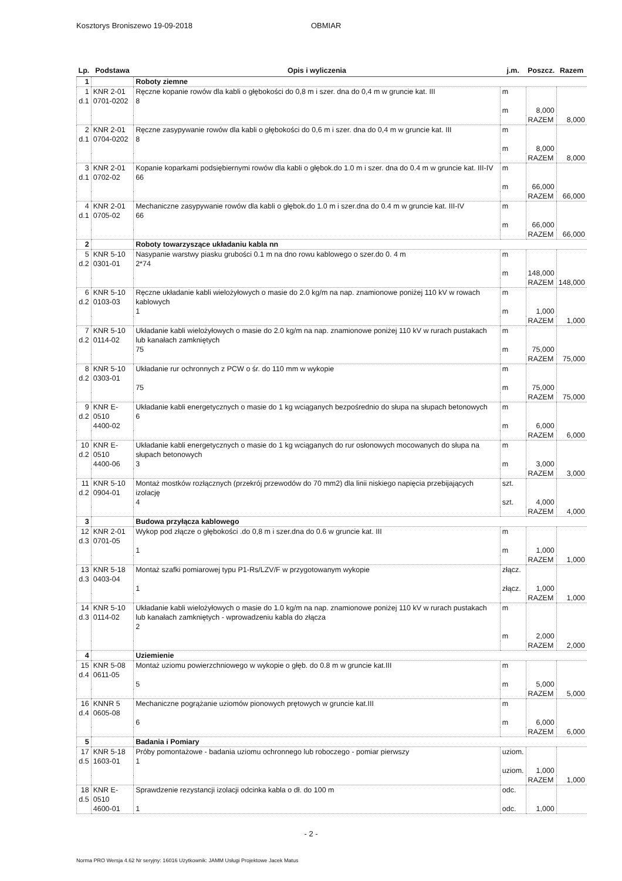Kosztorys Broniszewo 19-09-2018 OBMIAR
| Lp. | Podstawa | Opis i wyliczenia | j.m. | Poszcz. | Razem |
| --- | --- | --- | --- | --- | --- |
| 1 | | Roboty ziemne | | | |
| 1 d.1 | KNR 2-01 0701-0202 | Ręczne kopanie rowów dla kabli o głębokości do 0,8 m i szer. dna do 0,4 m w gruncie kat. III 8 | m m | 8,000 | |
| | | | | RAZEM | 8,000 |
| 2 d.1 | KNR 2-01 0704-0202 | Ręczne zasypywanie rowów dla kabli o głębokości do 0,6 m i szer. dna do 0,4 m w gruncie kat. III 8 | m m | 8,000 | |
| | | | | RAZEM | 8,000 |
| 3 d.1 | KNR 2-01 0702-02 | Kopanie koparkami podsiębiernymi rowów dla kabli o głębok.do 1.0 m i szer. dna do 0.4 m w gruncie kat. III-IV 66 | m m | 66,000 | |
| | | | | RAZEM | 66,000 |
| 4 d.1 | KNR 2-01 0705-02 | Mechaniczne zasypywanie rowów dla kabli o głębok.do 1.0 m i szer.dna do 0.4 m w gruncie kat. III-IV 66 | m m | 66,000 | |
| | | | | RAZEM | 66,000 |
| 2 | | Roboty towarzyszące układaniu kabla nn | | | |
| 5 d.2 | KNR 5-10 0301-01 | Nasypanie warstwy piasku grubości 0.1 m na dno rowu kablowego o szer.do 0. 4 m 2*74 | m m | 148,000 | |
| | | | | RAZEM | 148,000 |
| 6 d.2 | KNR 5-10 0103-03 | Ręczne układanie kabli wielożyłowych o masie do 2.0 kg/m na nap. znamionowe poniżej 110 kV w rowach kablowych 1 | m m | 1,000 | |
| | | | | RAZEM | 1,000 |
| 7 d.2 | KNR 5-10 0114-02 | Układanie kabli wielożyłowych o masie do 2.0 kg/m na nap. znamionowe poniżej 110 kV w rurach pustakach lub kanałach zamkniętych 75 | m m | 75,000 | |
| | | | | RAZEM | 75,000 |
| 8 d.2 | KNR 5-10 0303-01 | Układanie rur ochronnych z PCW o śr. do 110 mm w wykopie 75 | m m | 75,000 | |
| | | | | RAZEM | 75,000 |
| 9 d.2 | KNR E-0510 4400-02 | Układanie kabli energetycznych o masie do 1 kg wciąganych bezpośrednio do słupa na słupach betonowych 6 | m m | 6,000 | |
| | | | | RAZEM | 6,000 |
| 10 d.2 | KNR E-0510 4400-06 | Układanie kabli energetycznych o masie do 1 kg wciąganych do rur osłonowych mocowanych do słupa na słupach betonowych 3 | m m | 3,000 | |
| | | | | RAZEM | 3,000 |
| 11 d.2 | KNR 5-10 0904-01 | Montaż mostków rozłącznych (przekrój przewodów do 70 mm2) dla linii niskiego napięcia przebijających izolację 4 | szt. szt. | 4,000 | |
| | | | | RAZEM | 4,000 |
| 3 | | Budowa przyłącza kablowego | | | |
| 12 d.3 | KNR 2-01 0701-05 | Wykop pod złącze o głębokości .do 0,8 m i szer.dna do 0.6 w gruncie kat. III 1 | m m | 1,000 | |
| | | | | RAZEM | 1,000 |
| 13 d.3 | KNR 5-18 0403-04 | Montaż szafki pomiarowej typu P1-Rs/LZV/F w przygotowanym wykopie 1 | złącz. złącz. | 1,000 | |
| | | | | RAZEM | 1,000 |
| 14 d.3 | KNR 5-10 0114-02 | Układanie kabli wielożyłowych o masie do 1.0 kg/m na nap. znamionowe poniżej 110 kV w rurach pustakach lub kanałach zamkniętych - wprowadzeniu kabla do złącza 2 | m m | 2,000 | |
| | | | | RAZEM | 2,000 |
| 4 | | Uziemienie | | | |
| 15 d.4 | KNR 5-08 0611-05 | Montaż uziomu powierzchniowego w wykopie o głęb. do 0.8 m w gruncie kat.III 5 | m m | 5,000 | |
| | | | | RAZEM | 5,000 |
| 16 d.4 | KNNR 5 0605-08 | Mechaniczne pogrążanie uziomów pionowych prętowych w gruncie kat.III 6 | m m | 6,000 | |
| | | | | RAZEM | 6,000 |
| 5 | | Badania i Pomiary | | | |
| 17 d.5 | KNR 5-18 1603-01 | Próby pomontażowe - badania uziomu ochronnego lub roboczego - pomiar pierwszy 1 | uziom. uziom. | 1,000 | |
| | | | | RAZEM | 1,000 |
| 18 d.5 | KNR E-0510 4600-01 | Sprawdzenie rezystancji izolacji odcinka kabla o dł. do 100 m 1 | odc. odc. | 1,000 | |
- 2 -
Norma PRO Wersja 4.62 Nr seryjny: 16016 Użytkownik: JAMM Usługi Projektowe Jacek Matus